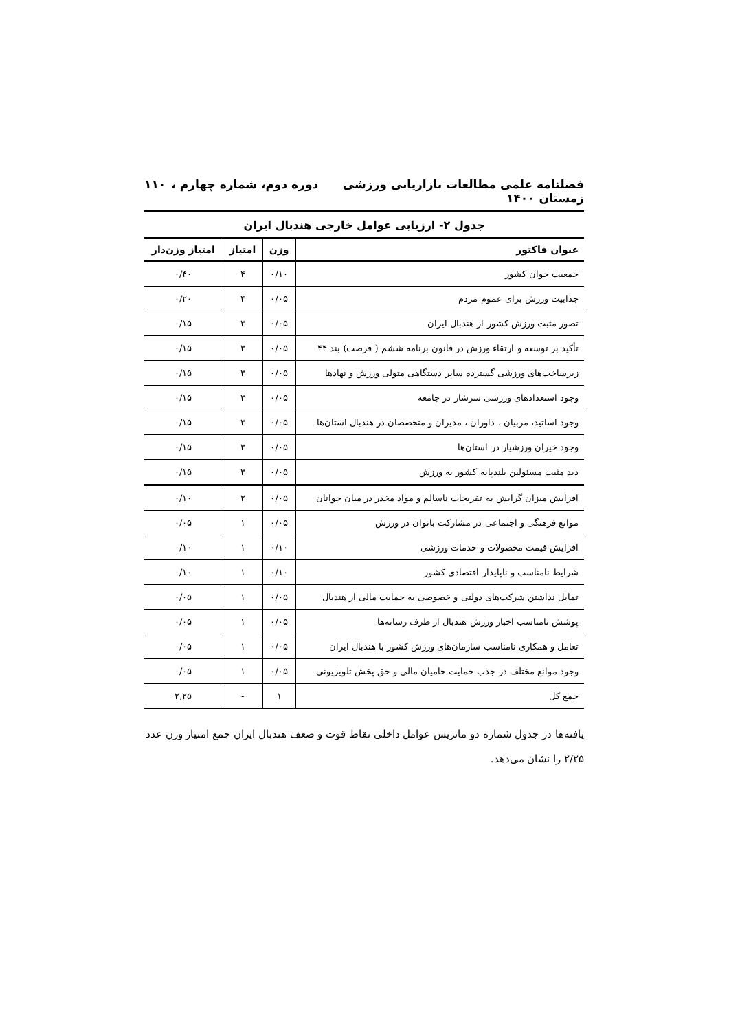فصلنامه علمی مطالعات بازاریابی ورزشی دوره دوم، شماره چهارم ، زمستان ۱۴۰۰ ۱۱۰
جدول ۲- ارزیابی عوامل خارجی هندبال ایران
| عنوان فاکتور | وزن | امتیاز | امتیاز وزن‌دار |
| --- | --- | --- | --- |
| جمعیت جوان کشور | ۰/۱۰ | ۴ | ۰/۴۰ |
| جذابیت ورزش برای عموم مردم | ۰/۰۵ | ۴ | ۰/۲۰ |
| تصور مثبت ورزش کشور از هندبال ایران | ۰/۰۵ | ۳ | ۰/۱۵ |
| تأکید بر توسعه و ارتقاء ورزش در قانون برنامه ششم ( فرصت) بند ۴۴ | ۰/۰۵ | ۳ | ۰/۱۵ |
| زیرساخت‌های ورزشی گسترده سایر دستگاهی متولی ورزش و نهادها | ۰/۰۵ | ۳ | ۰/۱۵ |
| وجود استعدادهای ورزشی سرشار در جامعه | ۰/۰۵ | ۳ | ۰/۱۵ |
| وجود اساتید، مربیان ، داوران ، مدیران و متخصصان در هندبال استان‌ها | ۰/۰۵ | ۳ | ۰/۱۵ |
| وجود خیران ورزشیار در استان‌ها | ۰/۰۵ | ۳ | ۰/۱۵ |
| دید مثبت مسئولین بلندپایه کشور به ورزش | ۰/۰۵ | ۳ | ۰/۱۵ |
| افزایش میزان گرایش به تفریحات ناسالم و مواد مخدر در میان جوانان | ۰/۰۵ | ۲ | ۰/۱۰ |
| موانع فرهنگی و اجتماعی در مشارکت بانوان در ورزش | ۰/۰۵ | ۱ | ۰/۰۵ |
| افزایش قیمت محصولات و خدمات ورزشی | ۰/۱۰ | ۱ | ۰/۱۰ |
| شرایط نامناسب و ناپایدار اقتصادی کشور | ۰/۱۰ | ۱ | ۰/۱۰ |
| تمایل نداشتن شرکت‌های دولتی و خصوصی به حمایت مالی از هندبال | ۰/۰۵ | ۱ | ۰/۰۵ |
| پوشش نامناسب اخبار ورزش هندبال از طرف رسانه‌ها | ۰/۰۵ | ۱ | ۰/۰۵ |
| تعامل و همکاری نامناسب سازمان‌های ورزش کشور با هندبال ایران | ۰/۰۵ | ۱ | ۰/۰۵ |
| وجود موانع مختلف در جذب حمایت حامیان مالی و حق پخش تلویزیونی | ۰/۰۵ | ۱ | ۰/۰۵ |
| جمع کل | ۱ | - | ۲,۲۵ |
یافته‌ها در جدول شماره دو ماتریس عوامل داخلی نقاط قوت و ضعف هندبال ایران جمع امتیاز وزن عدد ۲/۲۵ را نشان می‌دهد.